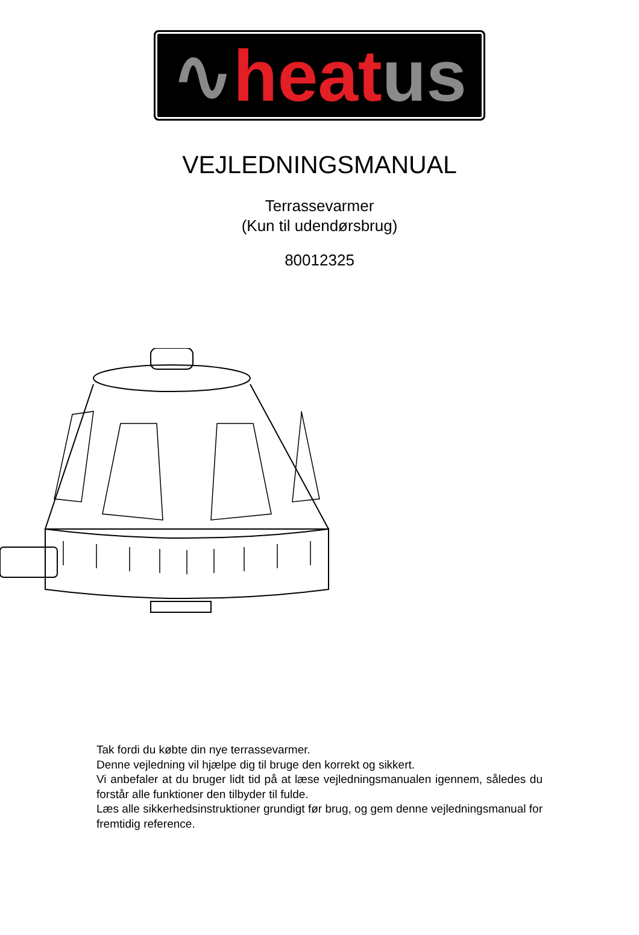∿ heat us
VEJLEDNINGSMANUAL
Terrassevarmer
(Kun til udendørsbrug)
80012325
Tak fordi du købte din nye terrassevarmer.
Denne vejledning vil hjælpe dig til bruge den korrekt og sikkert.
Vi anbefaler at du bruger lidt tid på at læse vejledningsmanualen igennem, således du forstår alle funktioner den tilbyder til fulde.
Læs alle sikkerhedsinstruktioner grundigt før brug, og gem denne vejledningsmanual for fremtidig reference.